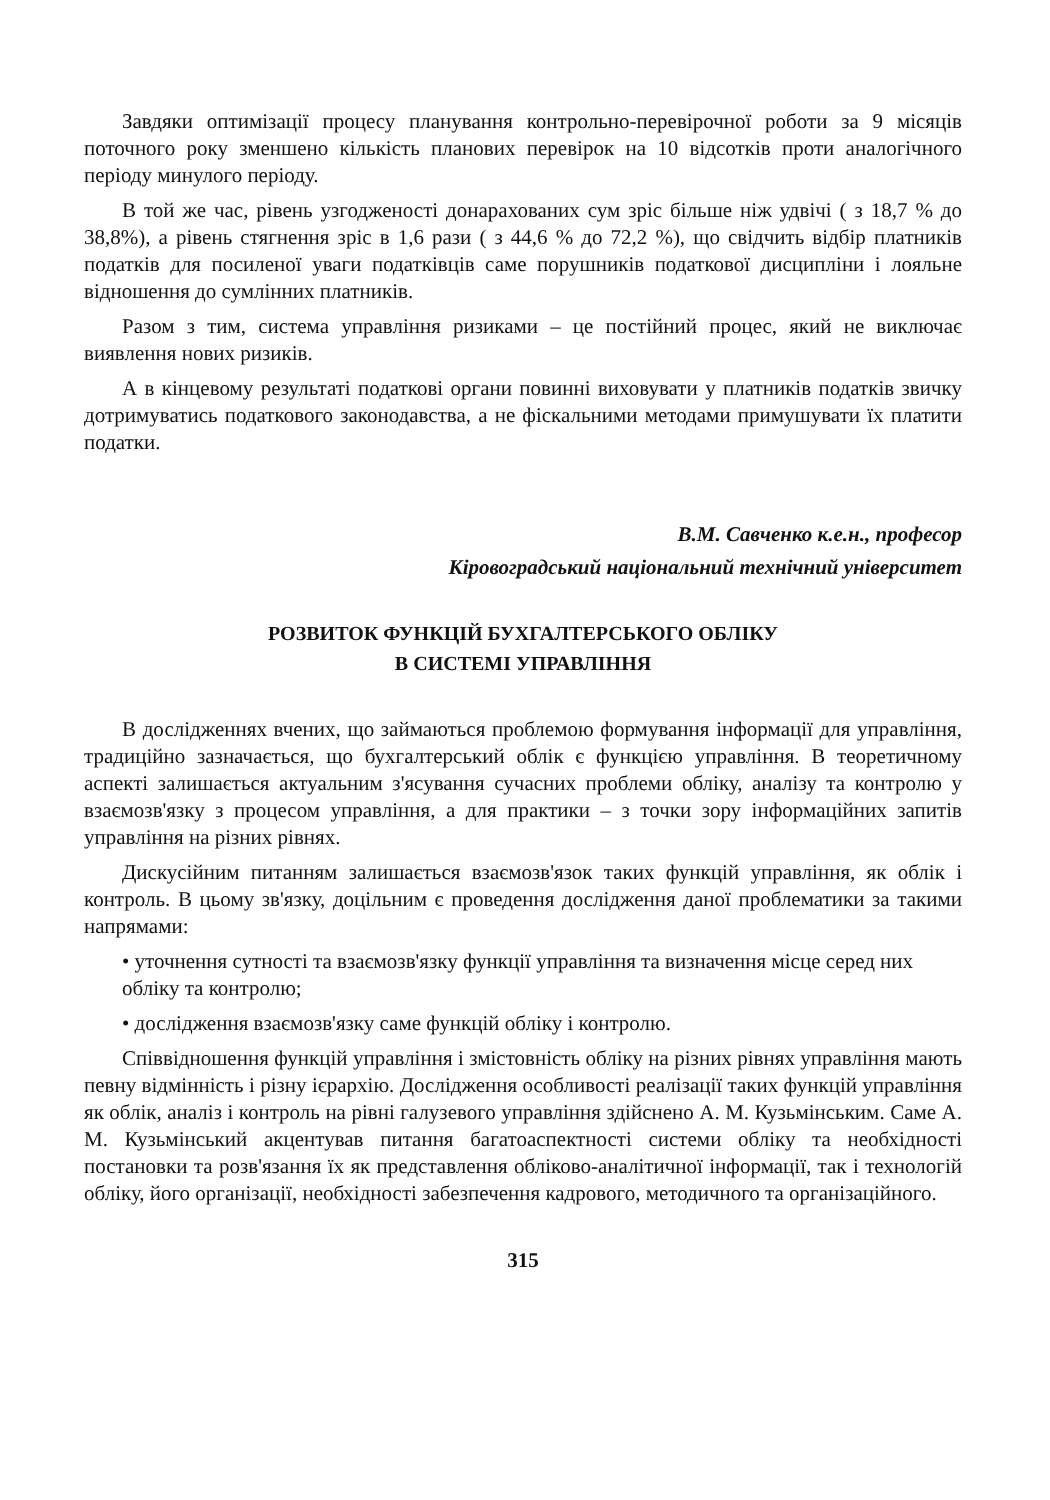Завдяки оптимізації процесу планування контрольно-перевірочної роботи за 9 місяців поточного року зменшено кількість планових перевірок на 10 відсотків проти аналогічного періоду минулого періоду.
В той же час, рівень узгодженості донарахованих сум зріс більше ніж удвічі ( з 18,7 % до 38,8%), а рівень стягнення зріс в 1,6 рази ( з 44,6 % до 72,2 %), що свідчить відбір платників податків для посиленої уваги податківців саме порушників податкової дисципліни і лояльне відношення до сумлінних платників.
Разом з тим, система управління ризиками – це постійний процес, який не виключає виявлення нових ризиків.
А в кінцевому результаті податкові органи повинні виховувати у платників податків звичку дотримуватись податкового законодавства, а не фіскальними методами примушувати їх платити податки.
В.М. Савченко к.е.н., професор
Кіровоградський національний технічний університет
РОЗВИТОК ФУНКЦІЙ БУХГАЛТЕРСЬКОГО ОБЛІКУ
В СИСТЕМІ УПРАВЛІННЯ
В дослідженнях вчених, що займаються проблемою формування інформації для управління, традиційно зазначається, що бухгалтерський облік є функцією управління. В теоретичному аспекті залишається актуальним з'ясування сучасних проблеми обліку, аналізу та контролю у взаємозв'язку з процесом управління, а для практики – з точки зору інформаційних запитів управління на різних рівнях.
Дискусійним питанням залишається взаємозв'язок таких функцій управління, як облік і контроль. В цьому зв'язку, доцільним є проведення дослідження даної проблематики за такими напрямами:
• уточнення сутності та взаємозв'язку функції управління та визначення місце серед них обліку та контролю;
• дослідження взаємозв'язку саме функцій обліку і контролю.
Співвідношення функцій управління і змістовність обліку на різних рівнях управління мають певну відмінність і різну ієрархію. Дослідження особливості реалізації таких функцій управління як облік, аналіз і контроль на рівні галузевого управління здійснено А. М. Кузьмінським. Саме А. М. Кузьмінський акцентував питання багатоаспектності системи обліку та необхідності постановки та розв'язання їх як представлення обліково-аналітичної інформації, так і технологій обліку, його організації, необхідності забезпечення кадрового, методичного та організаційного.
315